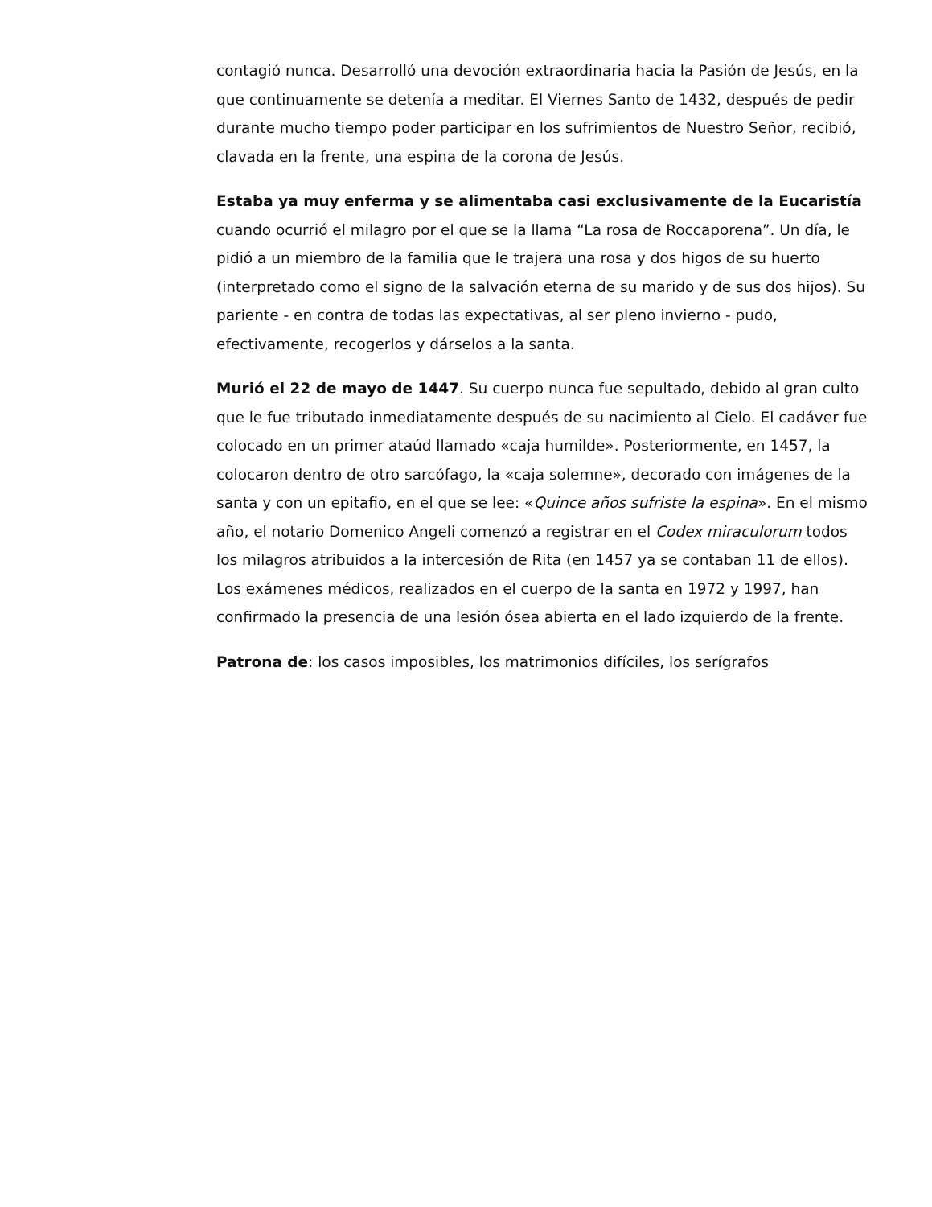contagió nunca. Desarrolló una devoción extraordinaria hacia la Pasión de Jesús, en la que continuamente se detenía a meditar. El Viernes Santo de 1432, después de pedir durante mucho tiempo poder participar en los sufrimientos de Nuestro Señor, recibió, clavada en la frente, una espina de la corona de Jesús.
Estaba ya muy enferma y se alimentaba casi exclusivamente de la Eucaristía cuando ocurrió el milagro por el que se la llama “La rosa de Roccaporena”. Un día, le pidió a un miembro de la familia que le trajera una rosa y dos higos de su huerto (interpretado como el signo de la salvación eterna de su marido y de sus dos hijos). Su pariente - en contra de todas las expectativas, al ser pleno invierno - pudo, efectivamente, recogerlos y dárselos a la santa.
Murió el 22 de mayo de 1447. Su cuerpo nunca fue sepultado, debido al gran culto que le fue tributado inmediatamente después de su nacimiento al Cielo. El cadáver fue colocado en un primer ataúd llamado «caja humilde». Posteriormente, en 1457, la colocaron dentro de otro sarcófago, la «caja solemne», decorado con imágenes de la santa y con un epitafio, en el que se lee: «Quince años sufriste la espina». En el mismo año, el notario Domenico Angeli comenzó a registrar en el Codex miraculorum todos los milagros atribuidos a la intercesión de Rita (en 1457 ya se contaban 11 de ellos). Los exámenes médicos, realizados en el cuerpo de la santa en 1972 y 1997, han confirmado la presencia de una lesión ósea abierta en el lado izquierdo de la frente.
Patrona de: los casos imposibles, los matrimonios difíciles, los serígrafos